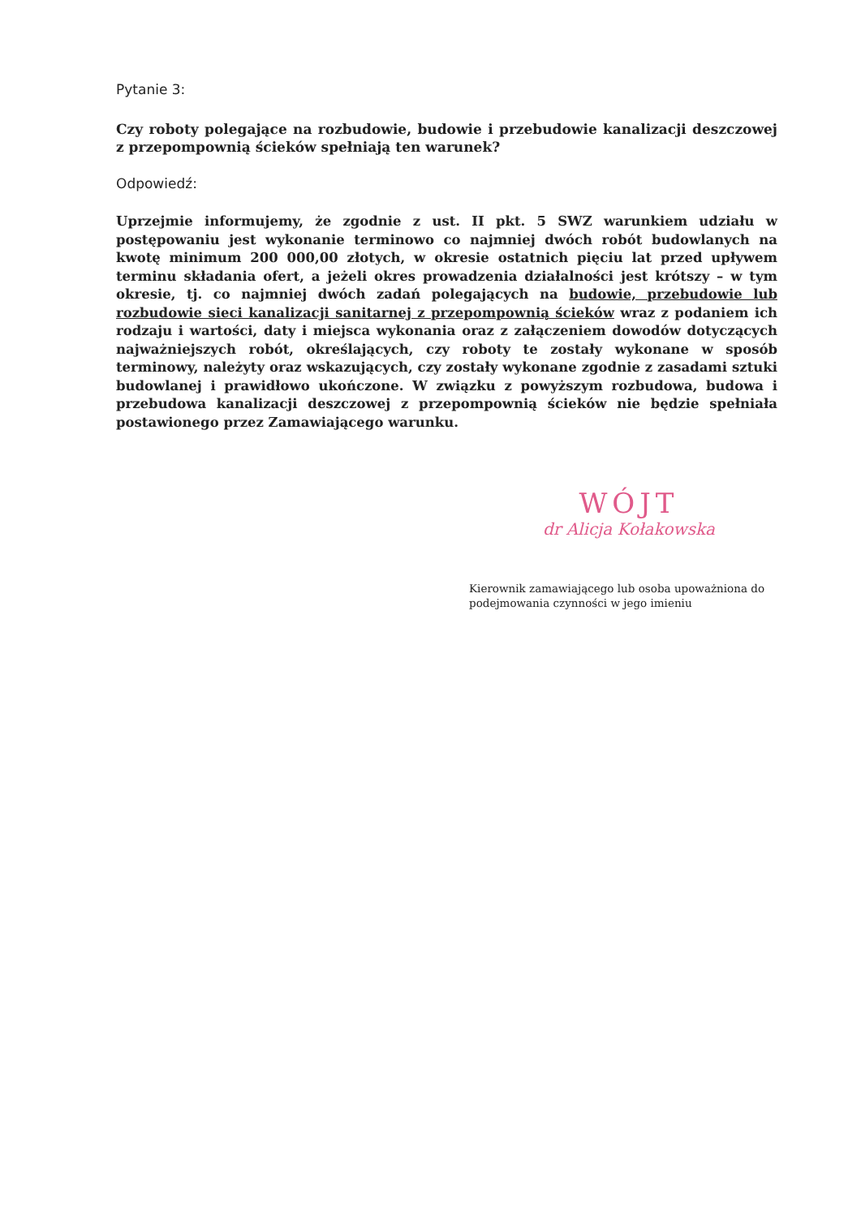Pytanie 3:
Czy roboty polegające na rozbudowie, budowie i przebudowie kanalizacji deszczowej z przepompownią ścieków spełniają ten warunek?
Odpowiedź:
Uprzejmie informujemy, że zgodnie z ust. II pkt. 5 SWZ warunkiem udziału w postępowaniu jest wykonanie terminowo co najmniej dwóch robót budowlanych na kwotę minimum 200 000,00 złotych, w okresie ostatnich pięciu lat przed upływem terminu składania ofert, a jeżeli okres prowadzenia działalności jest krótszy – w tym okresie, tj. co najmniej dwóch zadań polegających na budowie, przebudowie lub rozbudowie sieci kanalizacji sanitarnej z przepompownią ścieków wraz z podaniem ich rodzaju i wartości, daty i miejsca wykonania oraz z załączeniem dowodów dotyczących najważniejszych robót, określających, czy roboty te zostały wykonane w sposób terminowy, należyty oraz wskazujących, czy zostały wykonane zgodnie z zasadami sztuki budowlanej i prawidłowo ukończone. W związku z powyższym rozbudowa, budowa i przebudowa kanalizacji deszczowej z przepompownią ścieków nie będzie spełniała postawionego przez Zamawiającego warunku.
WÓJT
dr Alicja Kołakowska
Kierownik zamawiającego lub osoba upoważniona do podejmowania czynności w jego imieniu